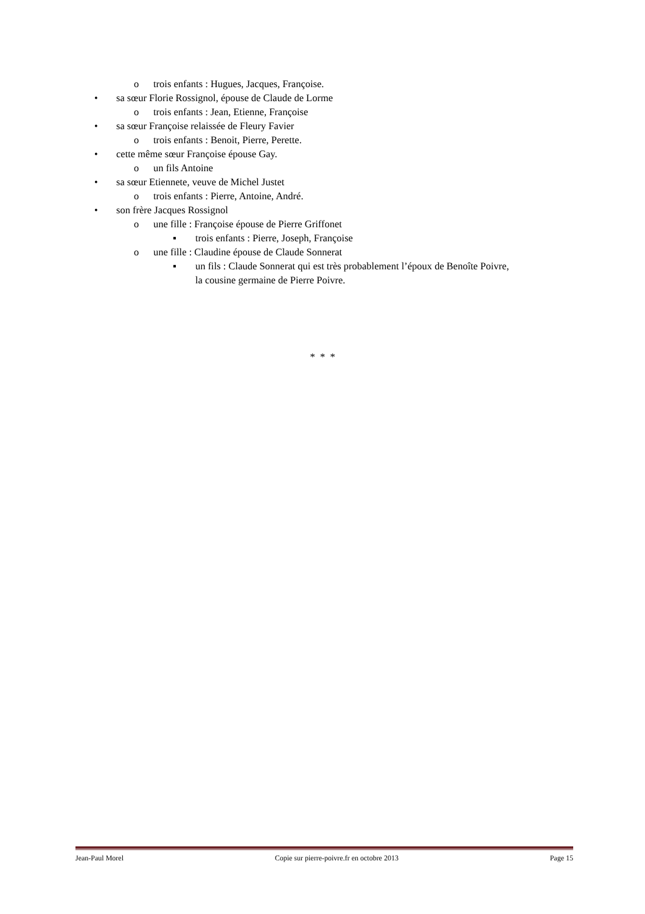o trois enfants : Hugues, Jacques, Françoise.
• sa sœur Florie Rossignol, épouse de Claude de Lorme
o trois enfants : Jean, Etienne, Françoise
• sa sœur Françoise relaissée de Fleury Favier
o trois enfants : Benoit, Pierre, Perette.
• cette même sœur Françoise épouse Gay.
o un fils Antoine
• sa sœur Etiennete, veuve de Michel Justet
o trois enfants : Pierre, Antoine, André.
• son frère Jacques Rossignol
o une fille : Françoise épouse de Pierre Griffonet
▪ trois enfants : Pierre, Joseph, Françoise
o une fille : Claudine épouse de Claude Sonnerat
▪ un fils : Claude Sonnerat qui est très probablement l’époux de Benoîte Poivre,
la cousine germaine de Pierre Poivre.
* * *
Jean-Paul Morel Copie sur pierre-poivre.fr en octobre 2013 Page 15